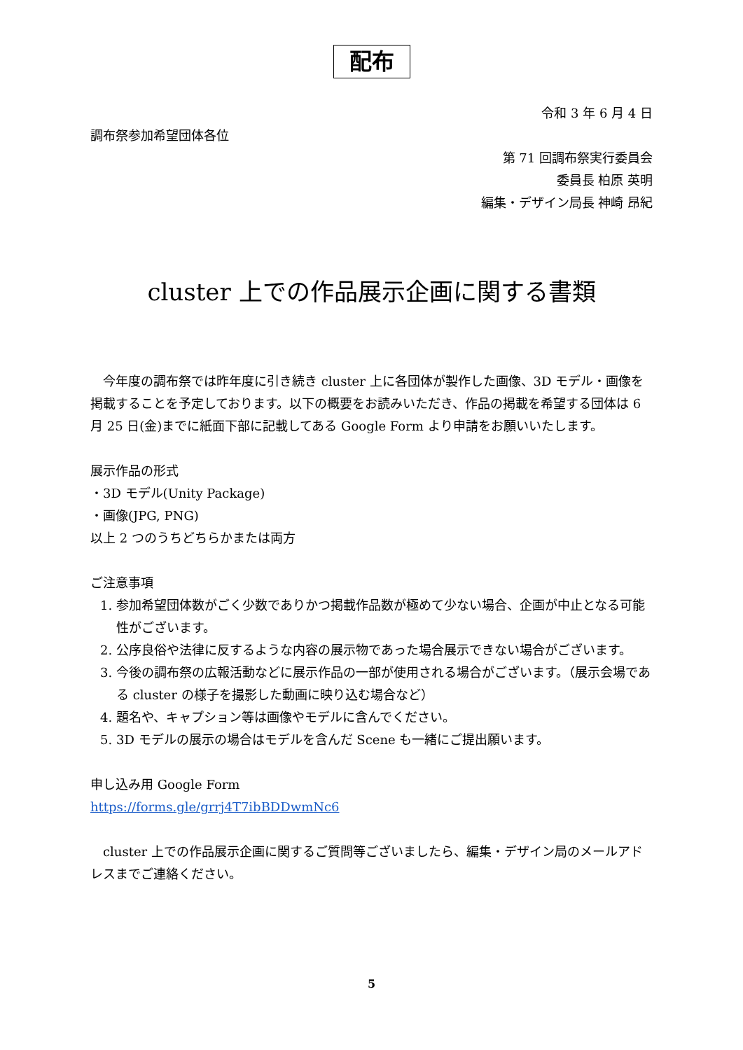配布
令和 3 年 6 月 4 日
調布祭参加希望団体各位
第 71 回調布祭実行委員会
委員長 柏原 英明
編集・デザイン局長 神崎 昂紀
cluster 上での作品展示企画に関する書類
　今年度の調布祭では昨年度に引き続き cluster 上に各団体が製作した画像、3D モデル・画像を掲載することを予定しております。以下の概要をお読みいただき、作品の掲載を希望する団体は 6 月 25 日(金)までに紙面下部に記載してある Google Form より申請をお願いいたします。
展示作品の形式
・3D モデル(Unity Package)
・画像(JPG, PNG)
以上 2 つのうちどちらかまたは両方
ご注意事項
1. 参加希望団体数がごく少数でありかつ掲載作品数が極めて少ない場合、企画が中止となる可能性がございます。
2. 公序良俗や法律に反するような内容の展示物であった場合展示できない場合がございます。
3. 今後の調布祭の広報活動などに展示作品の一部が使用される場合がございます。（展示会場である cluster の様子を撮影した動画に映り込む場合など）
4. 題名や、キャプション等は画像やモデルに含んでください。
5. 3D モデルの展示の場合はモデルを含んだ Scene も一緒にご提出願います。
申し込み用 Google Form
https://forms.gle/grrj4T7ibBDDwmNc6
　cluster 上での作品展示企画に関するご質問等ございましたら、編集・デザイン局のメールアドレスまでご連絡ください。
5